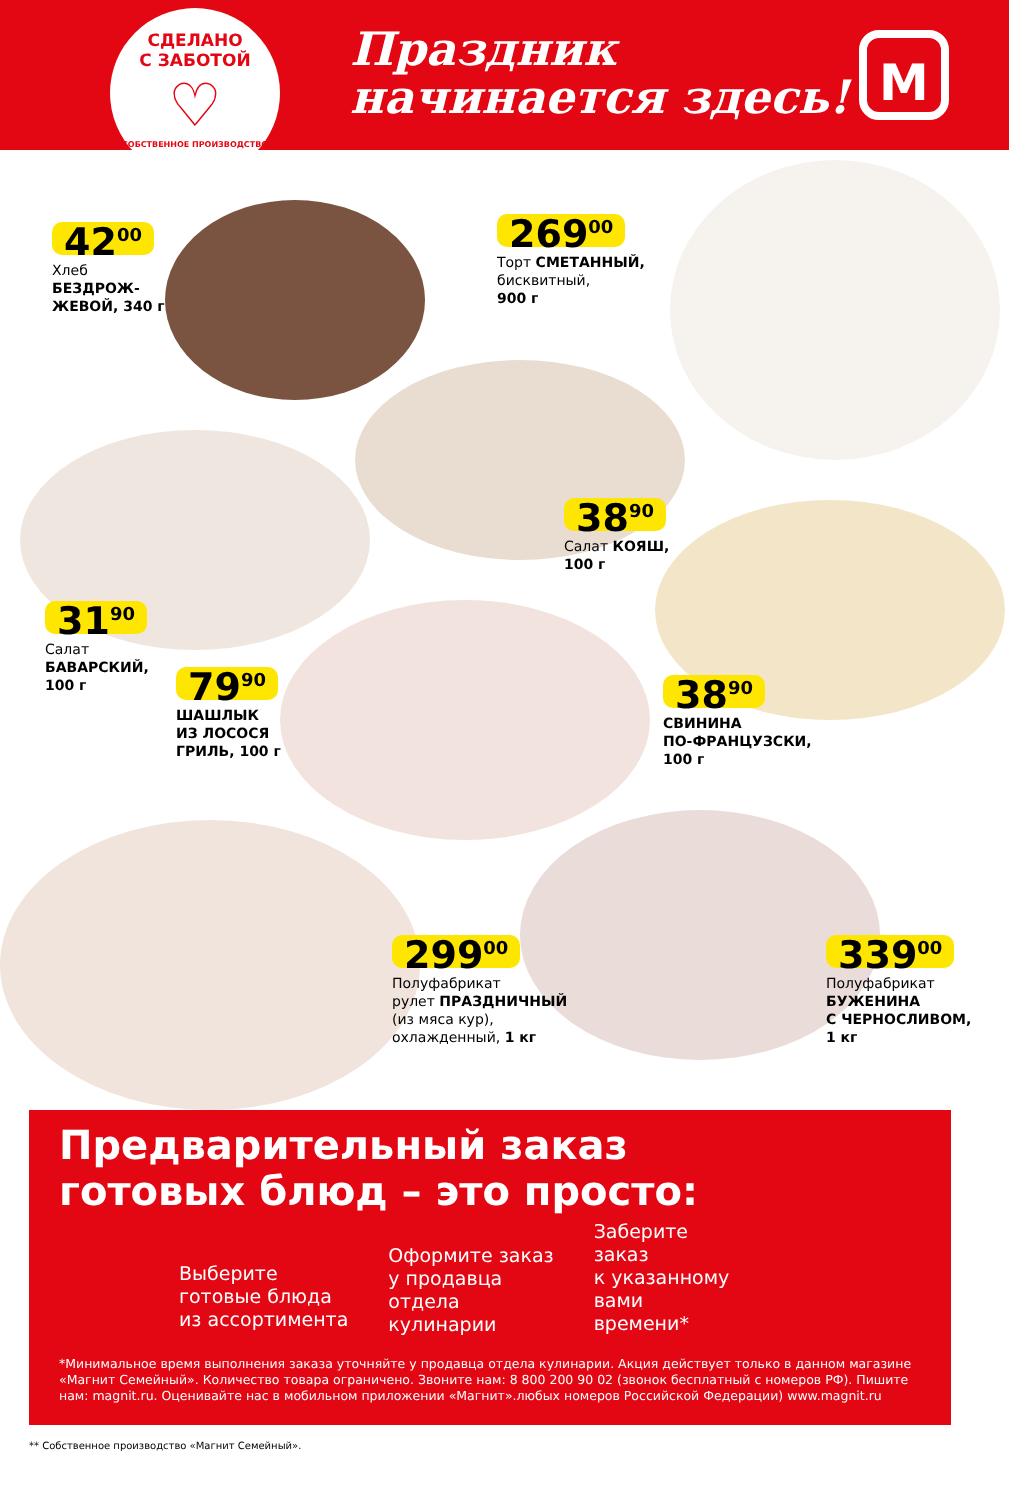СДЕЛАНО
С ЗАБОТОЙ
♡
СОБСТВЕННОЕ ПРОИЗВОДСТВО
Праздник
начинается здесь!
М
42<sup>00</sup>
Хлеб
БЕЗДРОЖ-
ЖЕВОЙ, 340 г
269<sup>00</sup>
Торт СМЕТАННЫЙ,
бисквитный,
900 г
38<sup>90</sup>
Салат КОЯШ,
100 г
31<sup>90</sup>
Салат
БАВАРСКИЙ,
100 г
79<sup>90</sup>
ШАШЛЫК
ИЗ ЛОСОСЯ
ГРИЛЬ, 100 г
38<sup>90</sup>
СВИНИНА
ПО-ФРАНЦУЗСКИ,
100 г
299<sup>00</sup>
Полуфабрикат
рулет ПРАЗДНИЧНЫЙ
(из мяса кур),
охлажденный, 1 кг
339<sup>00</sup>
Полуфабрикат
БУЖЕНИНА
С ЧЕРНОСЛИВОМ,
1 кг
Предварительный заказ
готовых блюд – это просто:
Выберите
готовые блюда
из ассортимента
Оформите заказ
у продавца
отдела
кулинарии
Заберите
заказ
к указанному
вами
времени*
*Минимальное время выполнения заказа уточняйте у продавца отдела кулинарии. Акция действует только в данном магазине «Магнит Семейный». Количество товара ограничено. Звоните нам: 8 800 200 90 02 (звонок бесплатный с номеров РФ). Пишите нам: magnit.ru. Оценивайте нас в мобильном приложении «Магнит».любых номеров Российской Федерации) www.magnit.ru
** Собственное производство «Магнит Семейный».